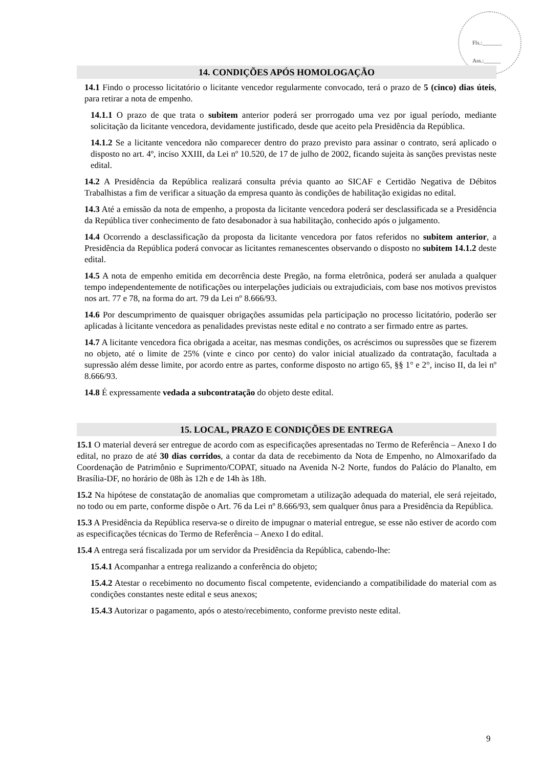Fls.:_______
Ass.:______
14. CONDIÇÕES APÓS HOMOLOGAÇÃO
14.1 Findo o processo licitatório o licitante vencedor regularmente convocado, terá o prazo de 5 (cinco) dias úteis, para retirar a nota de empenho.
14.1.1 O prazo de que trata o subitem anterior poderá ser prorrogado uma vez por igual período, mediante solicitação da licitante vencedora, devidamente justificado, desde que aceito pela Presidência da República.
14.1.2 Se a licitante vencedora não comparecer dentro do prazo previsto para assinar o contrato, será aplicado o disposto no art. 4º, inciso XXIII, da Lei nº 10.520, de 17 de julho de 2002, ficando sujeita às sanções previstas neste edital.
14.2 A Presidência da República realizará consulta prévia quanto ao SICAF e Certidão Negativa de Débitos Trabalhistas a fim de verificar a situação da empresa quanto às condições de habilitação exigidas no edital.
14.3 Até a emissão da nota de empenho, a proposta da licitante vencedora poderá ser desclassificada se a Presidência da República tiver conhecimento de fato desabonador à sua habilitação, conhecido após o julgamento.
14.4 Ocorrendo a desclassificação da proposta da licitante vencedora por fatos referidos no subitem anterior, a Presidência da República poderá convocar as licitantes remanescentes observando o disposto no subitem 14.1.2 deste edital.
14.5 A nota de empenho emitida em decorrência deste Pregão, na forma eletrônica, poderá ser anulada a qualquer tempo independentemente de notificações ou interpelações judiciais ou extrajudiciais, com base nos motivos previstos nos art. 77 e 78, na forma do art. 79 da Lei nº 8.666/93.
14.6 Por descumprimento de quaisquer obrigações assumidas pela participação no processo licitatório, poderão ser aplicadas à licitante vencedora as penalidades previstas neste edital e no contrato a ser firmado entre as partes.
14.7 A licitante vencedora fica obrigada a aceitar, nas mesmas condições, os acréscimos ou supressões que se fizerem no objeto, até o limite de 25% (vinte e cinco por cento) do valor inicial atualizado da contratação, facultada a supressão além desse limite, por acordo entre as partes, conforme disposto no artigo 65, §§ 1° e 2°, inciso II, da lei nº 8.666/93.
14.8 É expressamente vedada a subcontratação do objeto deste edital.
15. LOCAL, PRAZO E CONDIÇÕES DE ENTREGA
15.1 O material deverá ser entregue de acordo com as especificações apresentadas no Termo de Referência – Anexo I do edital, no prazo de até 30 dias corridos, a contar da data de recebimento da Nota de Empenho, no Almoxarifado da Coordenação de Patrimônio e Suprimento/COPAT, situado na Avenida N-2 Norte, fundos do Palácio do Planalto, em Brasília-DF, no horário de 08h às 12h e de 14h às 18h.
15.2 Na hipótese de constatação de anomalias que comprometam a utilização adequada do material, ele será rejeitado, no todo ou em parte, conforme dispõe o Art. 76 da Lei nº 8.666/93, sem qualquer ônus para a Presidência da República.
15.3 A Presidência da República reserva-se o direito de impugnar o material entregue, se esse não estiver de acordo com as especificações técnicas do Termo de Referência – Anexo I do edital.
15.4 A entrega será fiscalizada por um servidor da Presidência da República, cabendo-lhe:
15.4.1 Acompanhar a entrega realizando a conferência do objeto;
15.4.2 Atestar o recebimento no documento fiscal competente, evidenciando a compatibilidade do material com as condições constantes neste edital e seus anexos;
15.4.3 Autorizar o pagamento, após o atesto/recebimento, conforme previsto neste edital.
9